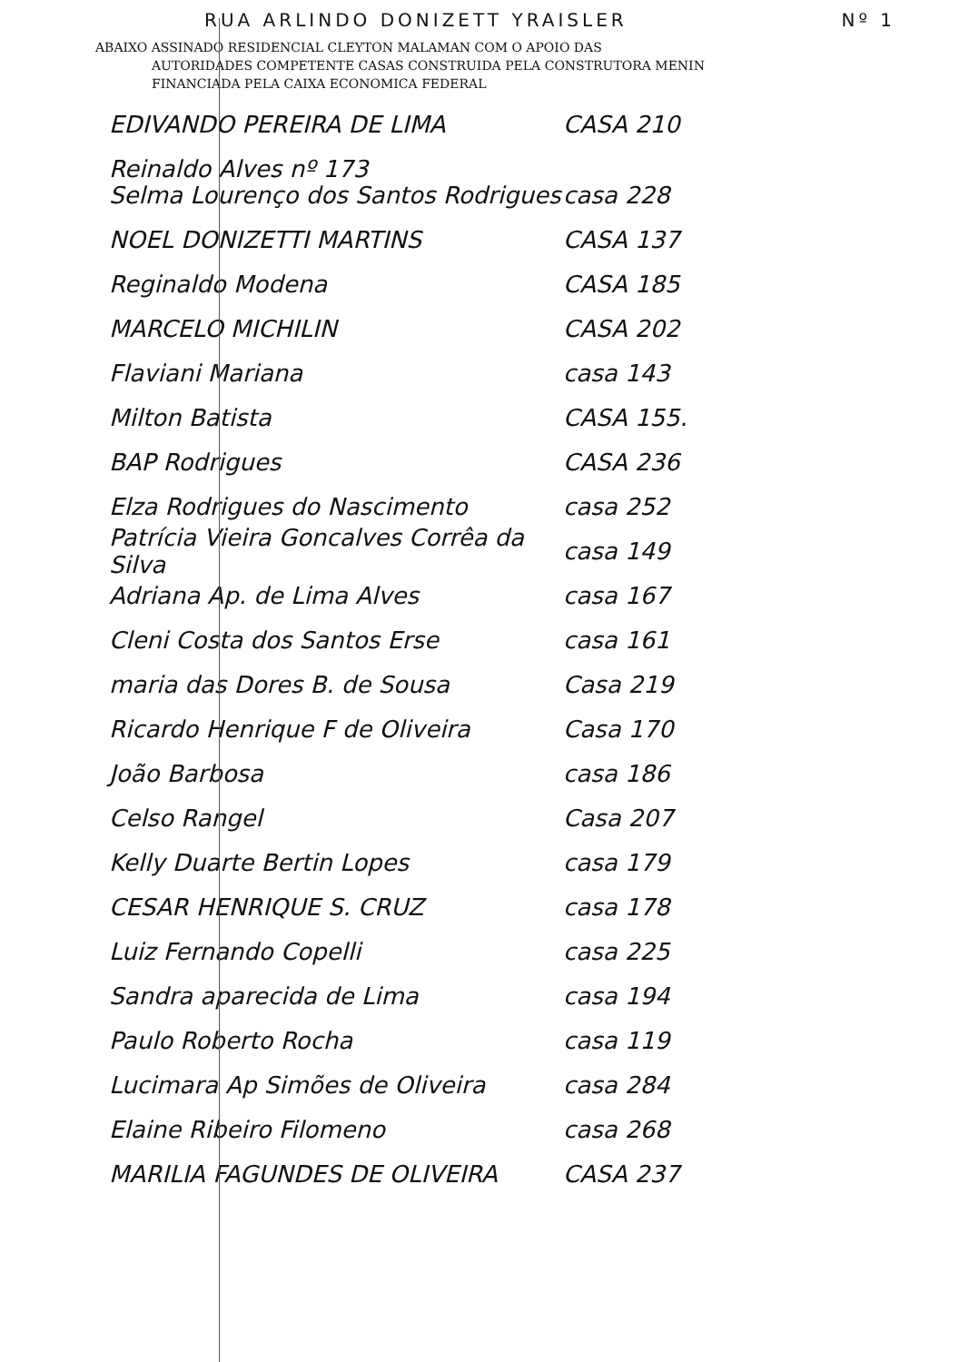RUA ARLINDO DONIZETT YRAISLER Nº 1
ABAIXO ASSINADO RESIDENCIAL CLEYTON MALAMAN COM O APOIO DAS
AUTORIDADES COMPETENTE CASAS CONSTRUIDA PELA CONSTRUTORA MENIN
FINANCIADA PELA CAIXA ECONOMICA FEDERAL
EDIVANDO PEREIRA DE LIMA CASA 210
Reinaldo Alves nº 173
Selma Lourenço dos Santos Rodrigues casa 228
NOEL DONIZETTI MARTINS CASA 137
Reginaldo Modena CASA 185
MARCELO MICHILIN CASA 202
Flaviani Mariana casa 143
Milton Batista CASA 155.
BAP Rodrigues CASA 236
Elza Rodrigues do Nascimento casa 252
Patrícia Vieira Goncalves Corrêa da Silva casa 149
Adriana Ap. de Lima Alves casa 167
Cleni Costa dos Santos Erse casa 161
maria das Dores B. de Sousa Casa 219
Ricardo Henrique F de Oliveira Casa 170
João Barbosa casa 186
Celso Rangel Casa 207
Kelly Duarte Bertin Lopes casa 179
CESAR HENRIQUE S. CRUZ casa 178
Luiz Fernando Copelli casa 225
Sandra aparecida de Lima casa 194
Paulo Roberto Rocha casa 119
Lucimara Ap Simões de Oliveira casa 284
Elaine Ribeiro Filomeno casa 268
MARILIA FAGUNDES DE OLIVEIRA CASA 237